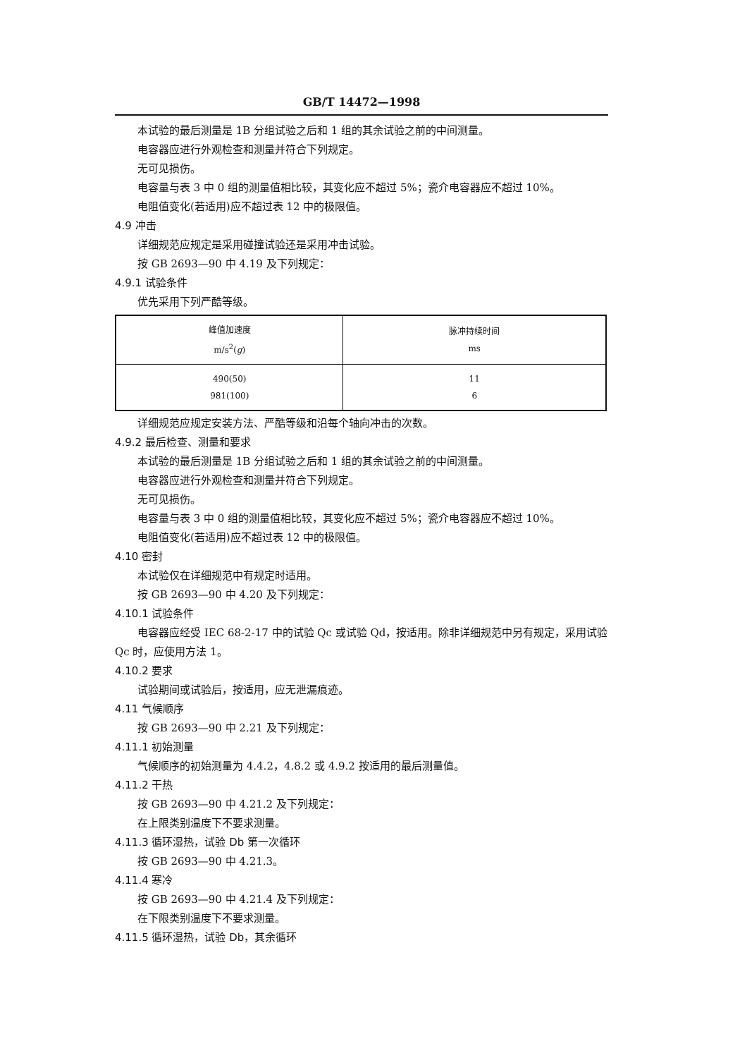GB/T 14472—1998
本试验的最后测量是 1B 分组试验之后和 1 组的其余试验之前的中间测量。
电容器应进行外观检查和测量并符合下列规定。
无可见损伤。
电容量与表 3 中 0 组的测量值相比较，其变化应不超过 5%；瓷介电容器应不超过 10%。
电阻值变化(若适用)应不超过表 12 中的极限值。
4.9 冲击
详细规范应规定是采用碰撞试验还是采用冲击试验。
按 GB 2693—90 中 4.19 及下列规定：
4.9.1 试验条件
优先采用下列严酷等级。
| 峰值加速度 m/s<sup>2</sup>( g ) | 脉冲持续时间 ms |
| --- | --- |
| 490(50) 981(100) | 11 6 |
详细规范应规定安装方法、严酷等级和沿每个轴向冲击的次数。
4.9.2 最后检查、测量和要求
本试验的最后测量是 1B 分组试验之后和 1 组的其余试验之前的中间测量。
电容器应进行外观检查和测量并符合下列规定。
无可见损伤。
电容量与表 3 中 0 组的测量值相比较，其变化应不超过 5%；瓷介电容器应不超过 10%。
电阻值变化(若适用)应不超过表 12 中的极限值。
4.10 密封
本试验仅在详细规范中有规定时适用。
按 GB 2693—90 中 4.20 及下列规定：
4.10.1 试验条件
电容器应经受 IEC 68-2-17 中的试验 Qc 或试验 Qd，按适用。除非详细规范中另有规定，采用试验
Qc 时，应使用方法 1。
4.10.2 要求
试验期间或试验后，按适用，应无泄漏痕迹。
4.11 气候顺序
按 GB 2693—90 中 2.21 及下列规定：
4.11.1 初始测量
气候顺序的初始测量为 4.4.2，4.8.2 或 4.9.2 按适用的最后测量值。
4.11.2 干热
按 GB 2693—90 中 4.21.2 及下列规定：
在上限类别温度下不要求测量。
4.11.3 循环湿热，试验 Db 第一次循环
按 GB 2693—90 中 4.21.3。
4.11.4 寒冷
按 GB 2693—90 中 4.21.4 及下列规定：
在下限类别温度下不要求测量。
4.11.5 循环湿热，试验 Db，其余循环